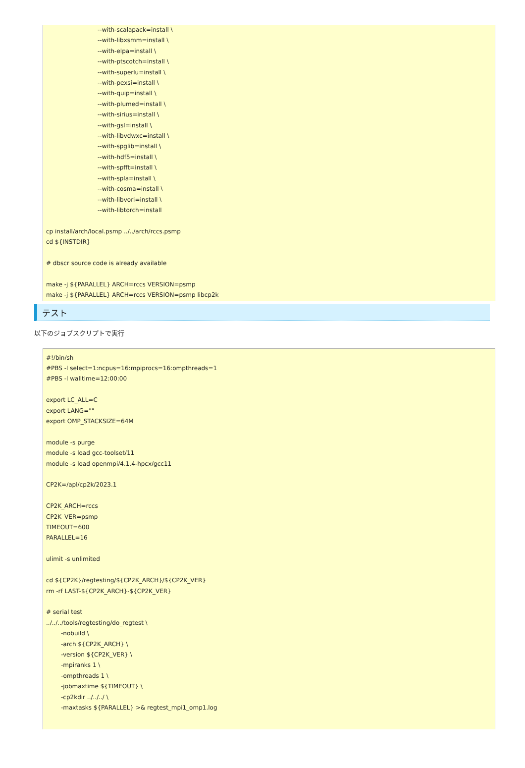--with-scalapack=install \
--with-libxsmm=install \
--with-elpa=install \
--with-ptscotch=install \
--with-superlu=install \
--with-pexsi=install \
--with-quip=install \
--with-plumed=install \
--with-sirius=install \
--with-gsl=install \
--with-libvdwxc=install \
--with-spglib=install \
--with-hdf5=install \
--with-spfft=install \
--with-spla=install \
--with-cosma=install \
--with-libvori=install \
--with-libtorch=install
cp install/arch/local.psmp ../../arch/rccs.psmp
cd ${INSTDIR}
# dbscr source code is already available
make -j ${PARALLEL} ARCH=rccs VERSION=psmp
make -j ${PARALLEL} ARCH=rccs VERSION=psmp libcp2k
テスト
以下のジョブスクリプトで実行
#!/bin/sh
#PBS -l select=1:ncpus=16:mpiprocs=16:ompthreads=1
#PBS -l walltime=12:00:00
export LC_ALL=C
export LANG=""
export OMP_STACKSIZE=64M
module -s purge
module -s load gcc-toolset/11
module -s load openmpi/4.1.4-hpcx/gcc11
CP2K=/apl/cp2k/2023.1
CP2K_ARCH=rccs
CP2K_VER=psmp
TIMEOUT=600
PARALLEL=16
ulimit -s unlimited
cd ${CP2K}/regtesting/${CP2K_ARCH}/${CP2K_VER}
rm -rf LAST-${CP2K_ARCH}-${CP2K_VER}
# serial test
../../../tools/regtesting/do_regtest \
-nobuild \
-arch ${CP2K_ARCH} \
-version ${CP2K_VER} \
-mpiranks 1 \
-ompthreads 1 \
-jobmaxtime ${TIMEOUT} \
-cp2kdir ../../../ \
-maxtasks ${PARALLEL} >& regtest_mpi1_omp1.log